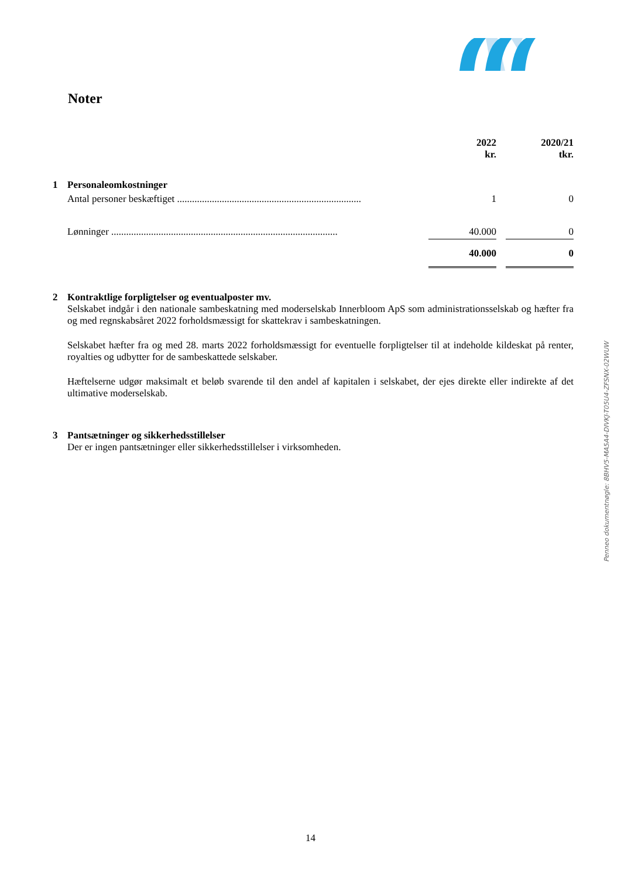Noter
| | | 2022 kr. | | 2020/21 tkr. |
| 1 | Personaleomkostninger | | | |
| | Antal personer beskæftiget .......................................................................... | 1 | | 0 |
| | Lønninger ........................................................................................... | 40.000 | | 0 |
| | | 40.000 | | 0 |
2 Kontraktlige forpligtelser og eventualposter mv.
Selskabet indgår i den nationale sambeskatning med moderselskab Innerbloom ApS som administrationsselskab og hæfter fra og med regnskabsåret 2022 forholdsmæssigt for skattekrav i sambeskatningen.
Selskabet hæfter fra og med 28. marts 2022 forholdsmæssigt for eventuelle forpligtelser til at indeholde kildeskat på renter, royalties og udbytter for de sambeskattede selskaber.
Hæftelserne udgør maksimalt et beløb svarende til den andel af kapitalen i selskabet, der ejes direkte eller indirekte af det ultimative moderselskab.
3 Pantsætninger og sikkerhedsstillelser
Der er ingen pantsætninger eller sikkerhedsstillelser i virksomheden.
Penneo dokumentnøgle: 8BHV5-MA5A4-DIVKJ-T05U4-ZFSNX-02WUW
14